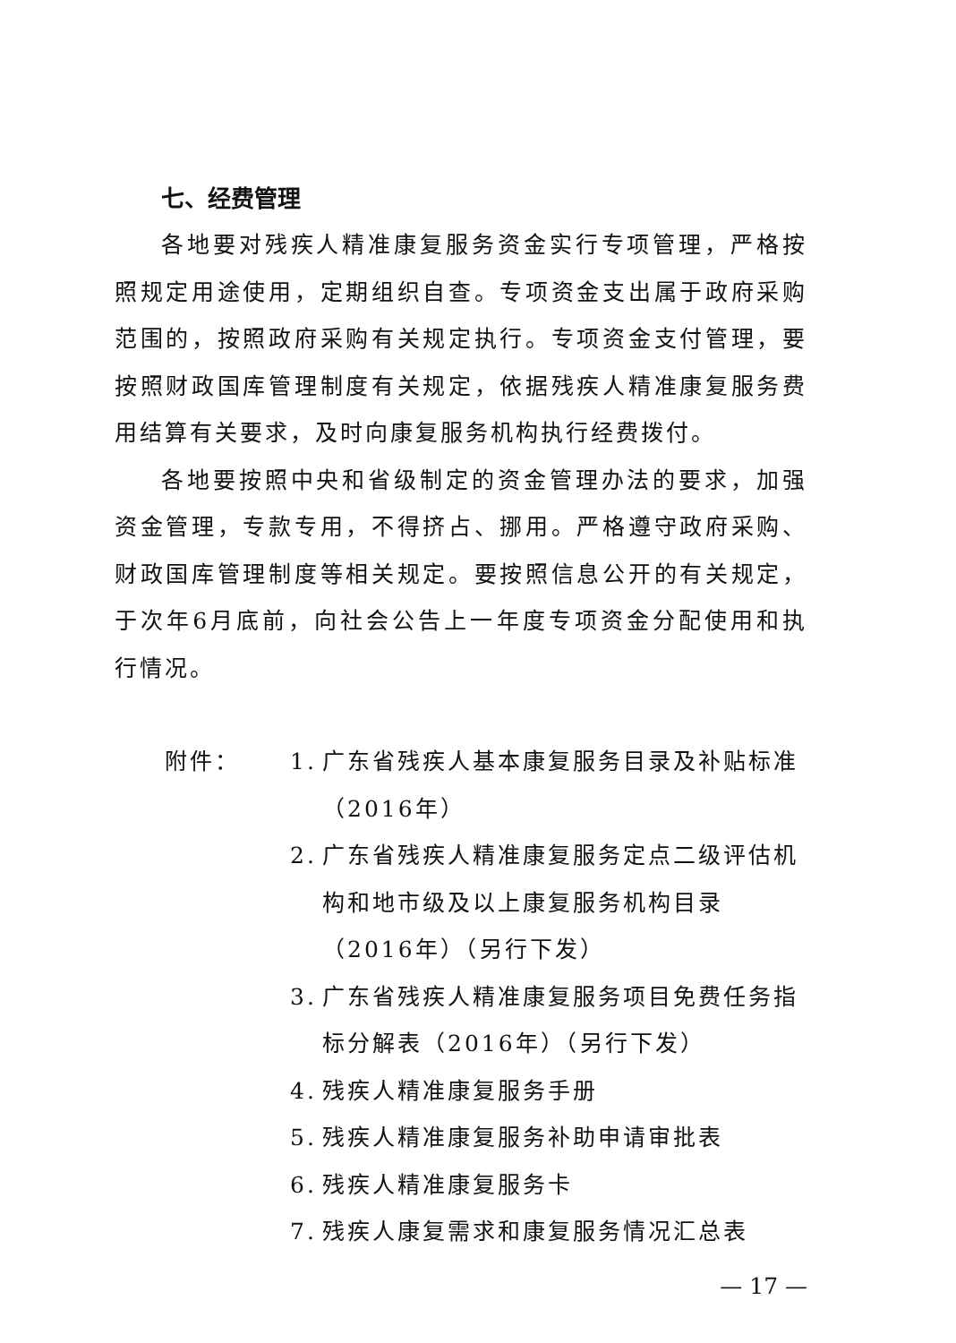七、经费管理
各地要对残疾人精准康复服务资金实行专项管理，严格按照规定用途使用，定期组织自查。专项资金支出属于政府采购范围的，按照政府采购有关规定执行。专项资金支付管理，要按照财政国库管理制度有关规定，依据残疾人精准康复服务费用结算有关要求，及时向康复服务机构执行经费拨付。
各地要按照中央和省级制定的资金管理办法的要求，加强资金管理，专款专用，不得挤占、挪用。严格遵守政府采购、财政国库管理制度等相关规定。要按照信息公开的有关规定，于次年6月底前，向社会公告上一年度专项资金分配使用和执行情况。
附件： 1. 广东省残疾人基本康复服务目录及补贴标准（2016年）
2. 广东省残疾人精准康复服务定点二级评估机构和地市级及以上康复服务机构目录（2016年）（另行下发）
3. 广东省残疾人精准康复服务项目免费任务指标分解表（2016年）（另行下发）
4. 残疾人精准康复服务手册
5. 残疾人精准康复服务补助申请审批表
6. 残疾人精准康复服务卡
7. 残疾人康复需求和康复服务情况汇总表
— 17 —